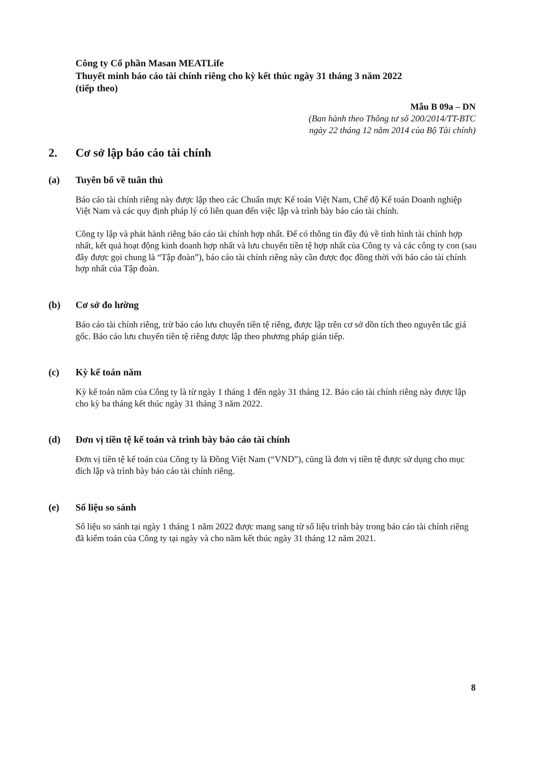Công ty Cổ phần Masan MEATLife
Thuyết minh báo cáo tài chính riêng cho kỳ kết thúc ngày 31 tháng 3 năm 2022
(tiếp theo)
Mẫu B 09a – DN
(Ban hành theo Thông tư số 200/2014/TT-BTC
ngày 22 tháng 12 năm 2014 của Bộ Tài chính)
2. Cơ sở lập báo cáo tài chính
(a) Tuyên bố về tuân thủ
Báo cáo tài chính riêng này được lập theo các Chuẩn mực Kế toán Việt Nam, Chế độ Kế toán Doanh nghiệp Việt Nam và các quy định pháp lý có liên quan đến việc lập và trình bày báo cáo tài chính.
Công ty lập và phát hành riêng báo cáo tài chính hợp nhất. Để có thông tin đầy đủ về tình hình tài chính hợp nhất, kết quả hoạt động kinh doanh hợp nhất và lưu chuyển tiền tệ hợp nhất của Công ty và các công ty con (sau đây được gọi chung là “Tập đoàn”), báo cáo tài chính riêng này cần được đọc đồng thời với báo cáo tài chính hợp nhất của Tập đoàn.
(b) Cơ sở đo lường
Báo cáo tài chính riêng, trừ báo cáo lưu chuyển tiền tệ riêng, được lập trên cơ sở dồn tích theo nguyên tắc giá gốc. Báo cáo lưu chuyển tiền tệ riêng được lập theo phương pháp gián tiếp.
(c) Kỳ kế toán năm
Kỳ kế toán năm của Công ty là từ ngày 1 tháng 1 đến ngày 31 tháng 12. Báo cáo tài chính riêng này được lập cho kỳ ba tháng kết thúc ngày 31 tháng 3 năm 2022.
(d) Đơn vị tiền tệ kế toán và trình bày báo cáo tài chính
Đơn vị tiền tệ kế toán của Công ty là Đồng Việt Nam (“VND”), cũng là đơn vị tiền tệ được sử dụng cho mục đích lập và trình bày báo cáo tài chính riêng.
(e) Số liệu so sánh
Số liệu so sánh tại ngày 1 tháng 1 năm 2022 được mang sang từ số liệu trình bày trong báo cáo tài chính riêng đã kiểm toán của Công ty tại ngày và cho năm kết thúc ngày 31 tháng 12 năm 2021.
8